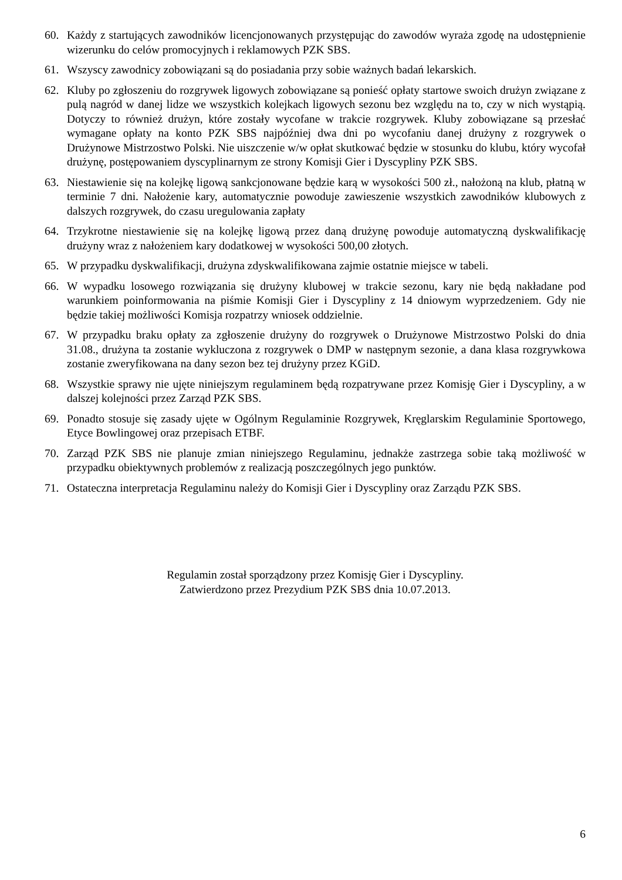60. Każdy z startujących zawodników licencjonowanych przystępując do zawodów wyraża zgodę na udostępnienie wizerunku do celów promocyjnych i reklamowych PZK SBS.
61. Wszyscy zawodnicy zobowiązani są do posiadania przy sobie ważnych badań lekarskich.
62. Kluby po zgłoszeniu do rozgrywek ligowych zobowiązane są ponieść opłaty startowe swoich drużyn związane z pulą nagród w danej lidze we wszystkich kolejkach ligowych sezonu bez względu na to, czy w nich wystąpią. Dotyczy to również drużyn, które zostały wycofane w trakcie rozgrywek. Kluby zobowiązane są przesłać wymagane opłaty na konto PZK SBS najpóźniej dwa dni po wycofaniu danej drużyny z rozgrywek o Drużynowe Mistrzostwo Polski. Nie uiszczenie w/w opłat skutkować będzie w stosunku do klubu, który wycofał drużynę, postępowaniem dyscyplinarnym ze strony Komisji Gier i Dyscypliny PZK SBS.
63. Niestawienie się na kolejkę ligową sankcjonowane będzie karą w wysokości 500 zł., nałożoną na klub, płatną w terminie 7 dni. Nałożenie kary, automatycznie powoduje zawieszenie wszystkich zawodników klubowych z dalszych rozgrywek, do czasu uregulowania zapłaty
64. Trzykrotne niestawienie się na kolejkę ligową przez daną drużynę powoduje automatyczną dyskwalifikację drużyny wraz z nałożeniem kary dodatkowej w wysokości 500,00 złotych.
65. W przypadku dyskwalifikacji, drużyna zdyskwalifikowana zajmie ostatnie miejsce w tabeli.
66. W wypadku losowego rozwiązania się drużyny klubowej w trakcie sezonu, kary nie będą nakładane pod warunkiem poinformowania na piśmie Komisji Gier i Dyscypliny z 14 dniowym wyprzedzeniem. Gdy nie będzie takiej możliwości Komisja rozpatrzy wniosek oddzielnie.
67. W przypadku braku opłaty za zgłoszenie drużyny do rozgrywek o Drużynowe Mistrzostwo Polski do dnia 31.08., drużyna ta zostanie wykluczona z rozgrywek o DMP w następnym sezonie, a dana klasa rozgrywkowa zostanie zweryfikowana na dany sezon bez tej drużyny przez KGiD.
68. Wszystkie sprawy nie ujęte niniejszym regulaminem będą rozpatrywane przez Komisję Gier i Dyscypliny, a w dalszej kolejności przez Zarząd PZK SBS.
69. Ponadto stosuje się zasady ujęte w Ogólnym Regulaminie Rozgrywek, Kręglarskim Regulaminie Sportowego, Etyce Bowlingowej oraz przepisach ETBF.
70. Zarząd PZK SBS nie planuje zmian niniejszego Regulaminu, jednakże zastrzega sobie taką możliwość w przypadku obiektywnych problemów z realizacją poszczególnych jego punktów.
71. Ostateczna interpretacja Regulaminu należy do Komisji Gier i Dyscypliny oraz Zarządu PZK SBS.
Regulamin został sporządzony przez Komisję Gier i Dyscypliny.
Zatwierdzono przez Prezydium PZK SBS dnia 10.07.2013.
6